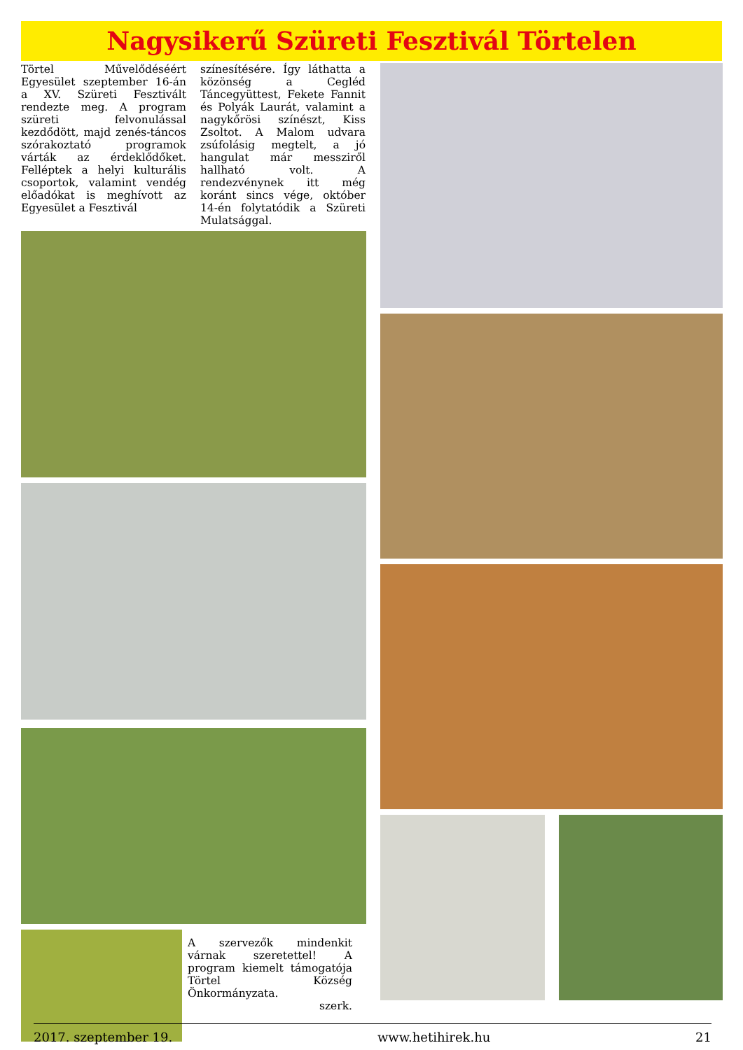Nagysikerű Szüreti Fesztivál Törtelen
Törtel Művelődéséért Egyesület szeptember 16-án a XV. Szüreti Fesztivált rendezte meg. A program szüreti felvonulással kezdődött, majd zenés-táncos szórakoztató programok várták az érdeklődőket. Felléptek a helyi kulturális csoportok, valamint vendég előadókat is meghívott az Egyesület a Fesztivál
színesítésére. Így láthatta a közönség a Cegléd Táncegyüttest, Fekete Fannit és Polyák Laurát, valamint a nagykőrösi színészt, Kiss Zsoltot. A Malom udvara zsúfolásig megtelt, a jó hangulat már messziről hallható volt. A rendezvénynek itt még koránt sincs vége, október 14-én folytatódik a Szüreti Mulatsággal.
A szervezők mindenkit várnak szeretettel! A program kiemelt támogatója Törtel Község Önkormányzata.
szerk.
2017. szeptember 19. www.hetihirek.hu 21